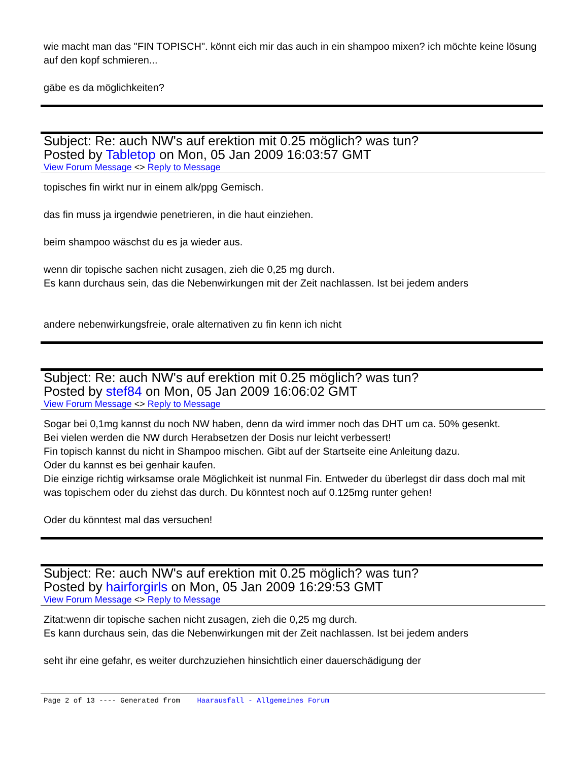wie macht man das "FIN TOPISCH". könnt eich mir das auch in ein shampoo mixen? ich möchte keine lösung auf den kopf schmieren...
gäbe es da möglichkeiten?
Subject: Re: auch NW's auf erektion mit 0.25 möglich? was tun?
Posted by Tabletop on Mon, 05 Jan 2009 16:03:57 GMT
View Forum Message <> Reply to Message
topisches fin wirkt nur in einem alk/ppg Gemisch.
das fin muss ja irgendwie penetrieren, in die haut einziehen.
beim shampoo wäschst du es ja wieder aus.
wenn dir topische sachen nicht zusagen, zieh die 0,25 mg durch.
Es kann durchaus sein, das die Nebenwirkungen mit der Zeit nachlassen. Ist bei jedem anders
andere nebenwirkungsfreie, orale alternativen zu fin kenn ich nicht
Subject: Re: auch NW's auf erektion mit 0.25 möglich? was tun?
Posted by stef84 on Mon, 05 Jan 2009 16:06:02 GMT
View Forum Message <> Reply to Message
Sogar bei 0,1mg kannst du noch NW haben, denn da wird immer noch das DHT um ca. 50% gesenkt.
Bei vielen werden die NW durch Herabsetzen der Dosis nur leicht verbessert!
Fin topisch kannst du nicht in Shampoo mischen. Gibt auf der Startseite eine Anleitung dazu.
Oder du kannst es bei genhair kaufen.
Die einzige richtig wirksamse orale Möglichkeit ist nunmal Fin. Entweder du überlegst dir dass doch mal mit was topischem oder du ziehst das durch. Du könntest noch auf 0.125mg runter gehen!
Oder du könntest mal das versuchen!
Subject: Re: auch NW's auf erektion mit 0.25 möglich? was tun?
Posted by hairforgirls on Mon, 05 Jan 2009 16:29:53 GMT
View Forum Message <> Reply to Message
Zitat:wenn dir topische sachen nicht zusagen, zieh die 0,25 mg durch.
Es kann durchaus sein, das die Nebenwirkungen mit der Zeit nachlassen. Ist bei jedem anders
seht ihr eine gefahr, es weiter durchzuziehen hinsichtlich einer dauerschädigung der
Page 2 of 13 ---- Generated from Haarausfall - Allgemeines Forum